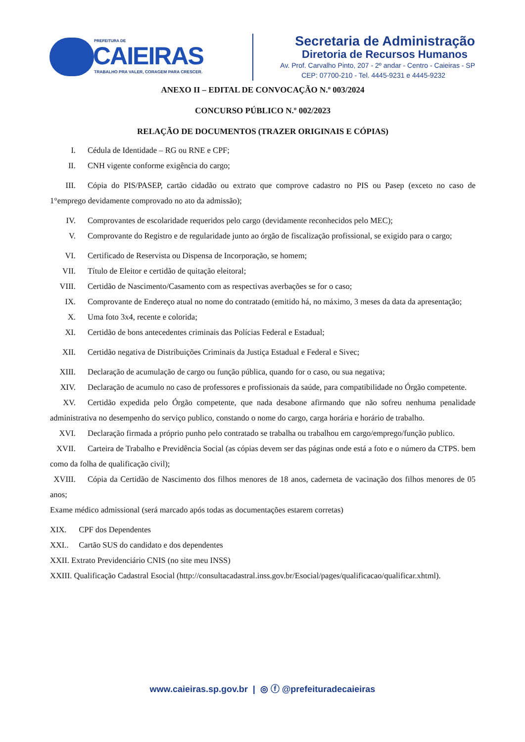PREFEITURA DE
CAIEIRAS
TRABALHO PRA VALER, CORAGEM PARA CRESCER.
Secretaria de Administração
Diretoria de Recursos Humanos
Av. Prof. Carvalho Pinto, 207 - 2º andar - Centro - Caieiras - SP
CEP: 07700-210 - Tel. 4445-9231 e 4445-9232
ANEXO II – EDITAL DE CONVOCAÇÃO N.º 003/2024
CONCURSO PÚBLICO N.º 002/2023
RELAÇÃO DE DOCUMENTOS (TRAZER ORIGINAIS E CÓPIAS)
I. Cédula de Identidade – RG ou RNE e CPF;
II. CNH vigente conforme exigência do cargo;
III. Cópia do PIS/PASEP, cartão cidadão ou extrato que comprove cadastro no PIS ou Pasep (exceto no caso de 1°emprego devidamente comprovado no ato da admissão);
IV. Comprovantes de escolaridade requeridos pelo cargo (devidamente reconhecidos pelo MEC);
V. Comprovante do Registro e de regularidade junto ao órgão de fiscalização profissional, se exigido para o cargo;
VI. Certificado de Reservista ou Dispensa de Incorporação, se homem;
VII. Título de Eleitor e certidão de quitação eleitoral;
VIII. Certidão de Nascimento/Casamento com as respectivas averbações se for o caso;
IX. Comprovante de Endereço atual no nome do contratado (emitido há, no máximo, 3 meses da data da apresentação;
X. Uma foto 3x4, recente e colorida;
XI. Certidão de bons antecedentes criminais das Polícias Federal e Estadual;
XII. Certidão negativa de Distribuições Criminais da Justiça Estadual e Federal e Sivec;
XIII. Declaração de acumulação de cargo ou função pública, quando for o caso, ou sua negativa;
XIV. Declaração de acumulo no caso de professores e profissionais da saúde, para compatibilidade no Órgão competente.
XV. Certidão expedida pelo Órgão competente, que nada desabone afirmando que não sofreu nenhuma penalidade administrativa no desempenho do serviço publico, constando o nome do cargo, carga horária e horário de trabalho.
XVI. Declaração firmada a próprio punho pelo contratado se trabalha ou trabalhou em cargo/emprego/função publico.
XVII. Carteira de Trabalho e Previdência Social (as cópias devem ser das páginas onde está a foto e o número da CTPS. bem como da folha de qualificação civil);
XVIII. Cópia da Certidão de Nascimento dos filhos menores de 18 anos, caderneta de vacinação dos filhos menores de 05 anos;
Exame médico admissional (será marcado após todas as documentações estarem corretas)
XIX. CPF dos Dependentes
XXI.. Cartão SUS do candidato e dos dependentes
XXII. Extrato Previdenciário CNIS (no site meu INSS)
XXIII. Qualificação Cadastral Esocial (http://consultacadastral.inss.gov.br/Esocial/pages/qualificacao/qualificar.xhtml).
www.caieiras.sp.gov.br | ◎ ⓕ @prefeituradecaieiras